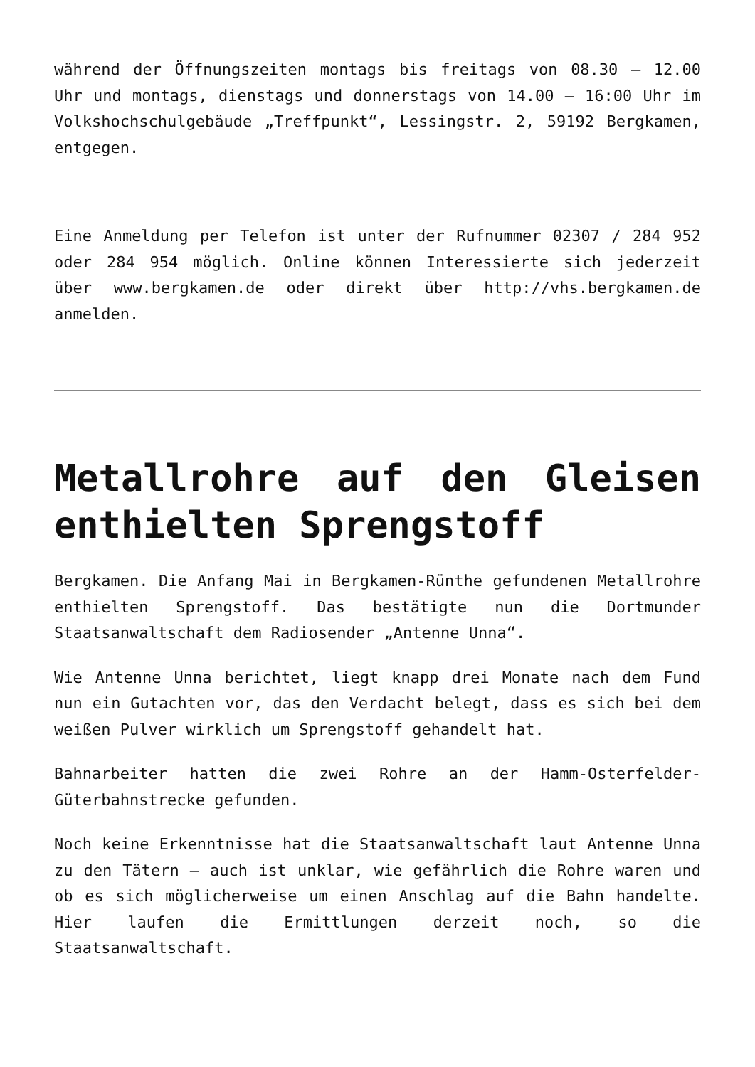während der Öffnungszeiten montags bis freitags von 08.30 – 12.00 Uhr und montags, dienstags und donnerstags von 14.00 – 16:00 Uhr im Volkshochschulgebäude „Treffpunkt“, Lessingstr. 2, 59192 Bergkamen, entgegen.
Eine Anmeldung per Telefon ist unter der Rufnummer 02307 / 284 952 oder 284 954 möglich. Online können Interessierte sich jederzeit über www.bergkamen.de oder direkt über http://vhs.bergkamen.de anmelden.
Metallrohre auf den Gleisen enthielten Sprengstoff
Bergkamen. Die Anfang Mai in Bergkamen-Rünthe gefundenen Metallrohre enthielten Sprengstoff. Das bestätigte nun die Dortmunder Staatsanwaltschaft dem Radiosender „Antenne Unna“.
Wie Antenne Unna berichtet, liegt knapp drei Monate nach dem Fund nun ein Gutachten vor, das den Verdacht belegt, dass es sich bei dem weißen Pulver wirklich um Sprengstoff gehandelt hat.
Bahnarbeiter hatten die zwei Rohre an der Hamm-Osterfelder-Güterbahnstrecke gefunden.
Noch keine Erkenntnisse hat die Staatsanwaltschaft laut Antenne Unna zu den Tätern – auch ist unklar, wie gefährlich die Rohre waren und ob es sich möglicherweise um einen Anschlag auf die Bahn handelte. Hier laufen die Ermittlungen derzeit noch, so die Staatsanwaltschaft.